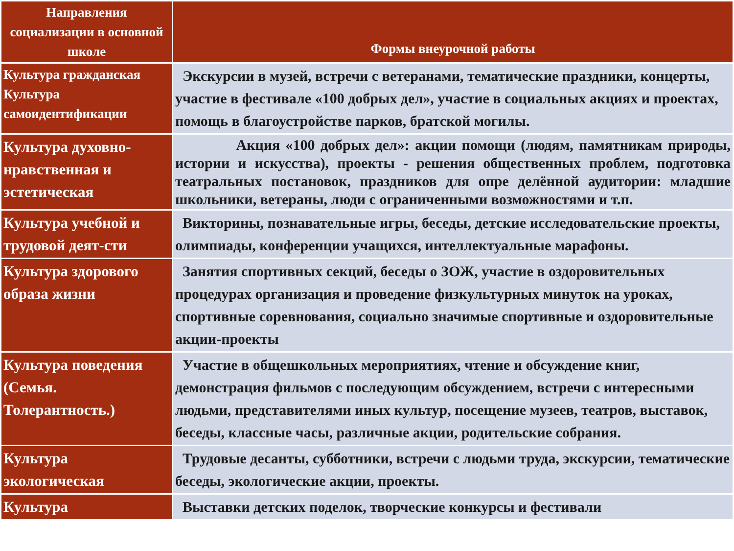| Направления социализации в основной школе | Формы внеурочной работы |
| --- | --- |
| Культура гражданская Культура самоидентификации | Экскурсии в музей, встречи с ветеранами, тематические праздники, концерты, участие в фестивале «100 добрых дел», участие в социальных акциях и проектах, помощь в благоустройстве парков, братской могилы. |
| Культура духовно-нравственная и эстетическая | Акция «100 добрых дел»: акции помощи (людям, памятникам природы, истории и искусства), проекты - решения общественных проблем, подготовка театральных постановок, праздников для опре делённой аудитории: младшие школьники, ветераны, люди с ограниченными возможностями и т.п. |
| Культура учебной и трудовой деят-сти | Викторины, познавательные игры, беседы, детские исследовательские проекты, олимпиады, конференции учащихся, интеллектуальные марафоны. |
| Культура здорового образа жизни | Занятия спортивных секций, беседы о ЗОЖ, участие в оздоровительных процедурах организация и проведение физкультурных минуток на уроках, спортивные соревнования, социально значимые спортивные и оздоровительные акции-проекты |
| Культура поведения (Семья. Толерантность.) | Участие в общешкольных мероприятиях, чтение и обсуждение книг, демонстрация фильмов с последующим обсуждением, встречи с интересными людьми, представителями иных культур, посещение музеев, театров, выставок, беседы, классные часы, различные акции, родительские собрания. |
| Культура экологическая | Трудовые десанты, субботники, встречи с людьми труда, экскурсии, тематические беседы, экологические акции, проекты. |
| Культура | Выставки детских поделок, творческие конкурсы и фестивали |